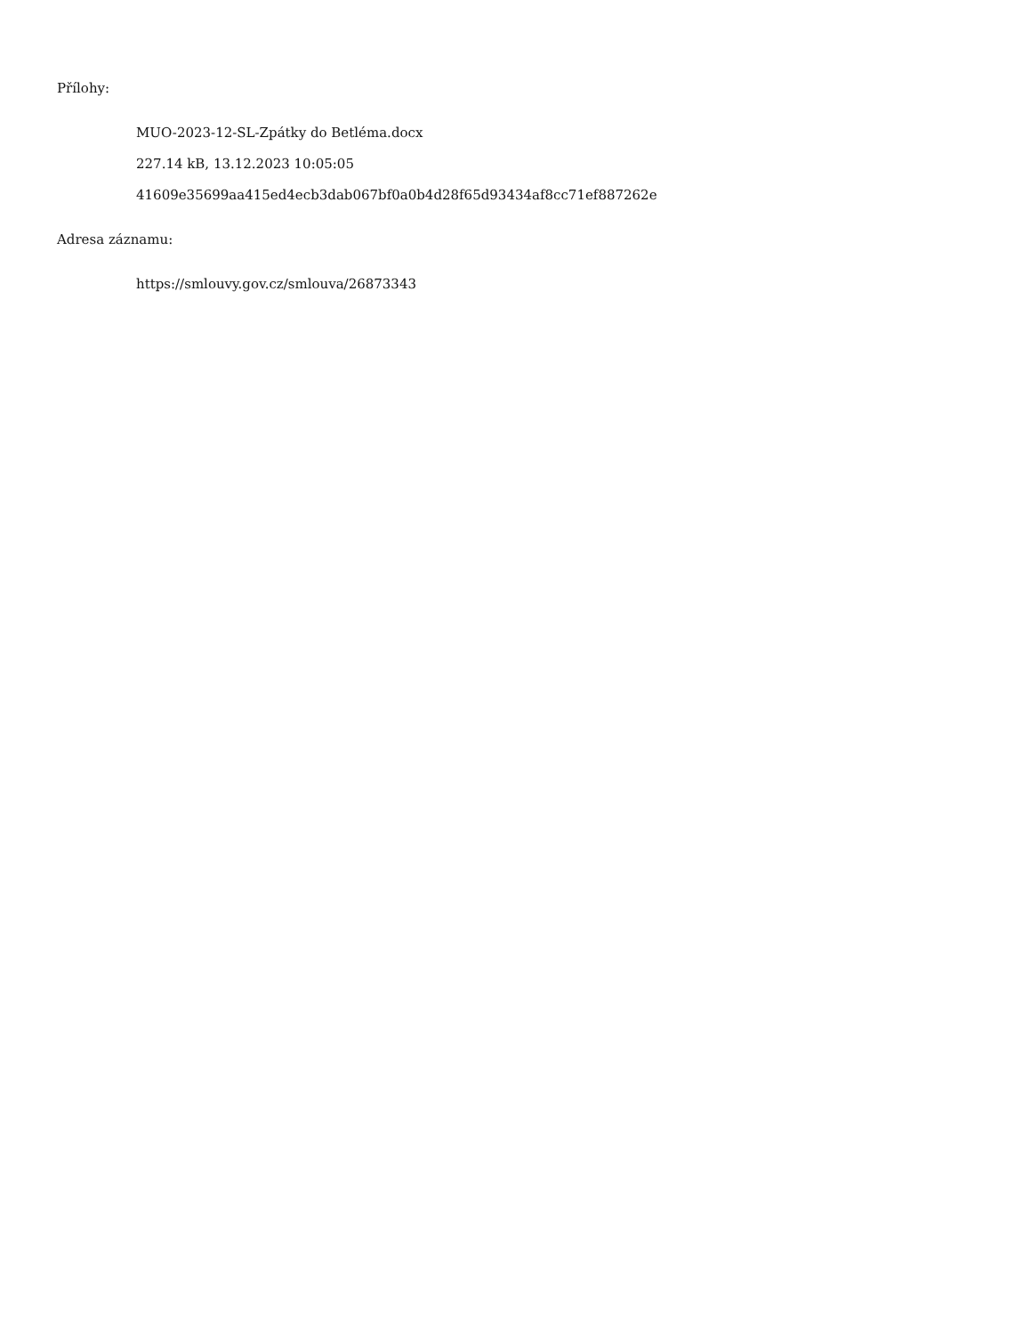Přílohy:
MUO-2023-12-SL-Zpátky do Betléma.docx
227.14 kB, 13.12.2023 10:05:05
41609e35699aa415ed4ecb3dab067bf0a0b4d28f65d93434af8cc71ef887262e
Adresa záznamu:
https://smlouvy.gov.cz/smlouva/26873343